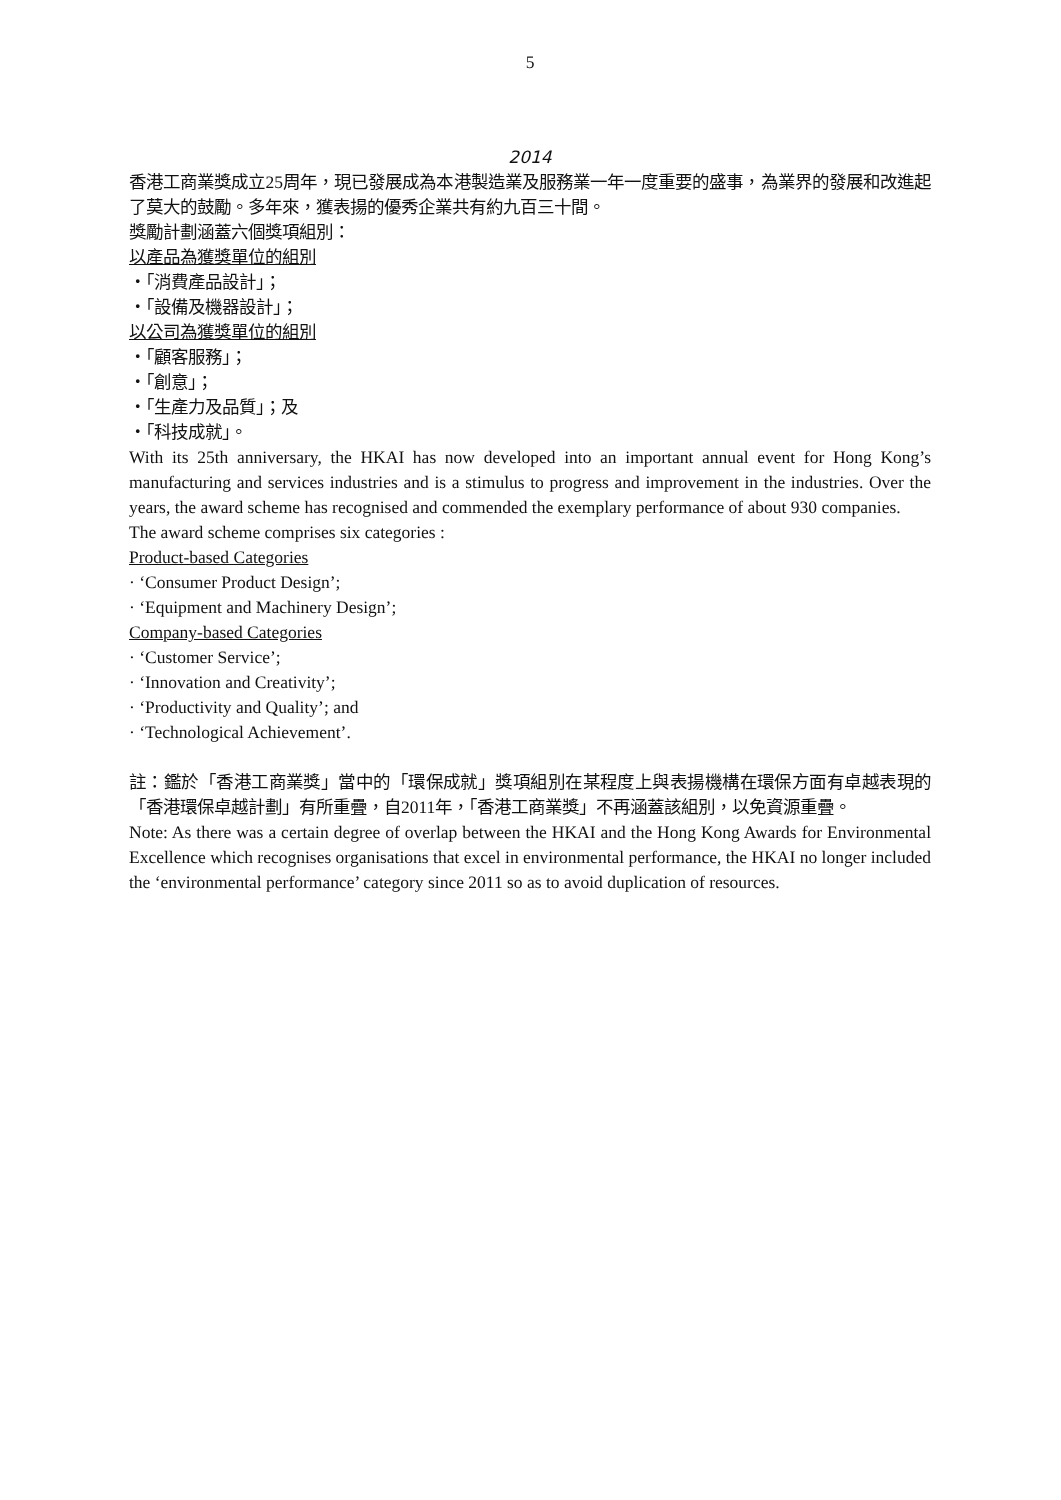5
2014
香港工商業獎成立25周年，現已發展成為本港製造業及服務業一年一度重要的盛事，為業界的發展和改進起了莫大的鼓勵。多年來，獲表揚的優秀企業共有約九百三十間。
獎勵計劃涵蓋六個獎項組別：
以產品為獲獎單位的組別
・「消費產品設計」；
・「設備及機器設計」；
以公司為獲獎單位的組別
・「顧客服務」；
・「創意」；
・「生產力及品質」；及
・「科技成就」。
With its 25th anniversary, the HKAI has now developed into an important annual event for Hong Kong’s manufacturing and services industries and is a stimulus to progress and improvement in the industries. Over the years, the award scheme has recognised and commended the exemplary performance of about 930 companies.
The award scheme comprises six categories :
Product-based Categories
· ‘Consumer Product Design’;
· ‘Equipment and Machinery Design’;
Company-based Categories
· ‘Customer Service’;
· ‘Innovation and Creativity’;
· ‘Productivity and Quality’; and
· ‘Technological Achievement’.
註：鑑於「香港工商業獎」當中的「環保成就」獎項組別在某程度上與表揚機構在環保方面有卓越表現的「香港環保卓越計劃」有所重疊，自2011年，「香港工商業獎」不再涵蓋該組別，以免資源重疊。
Note: As there was a certain degree of overlap between the HKAI and the Hong Kong Awards for Environmental Excellence which recognises organisations that excel in environmental performance, the HKAI no longer included the ‘environmental performance’ category since 2011 so as to avoid duplication of resources.